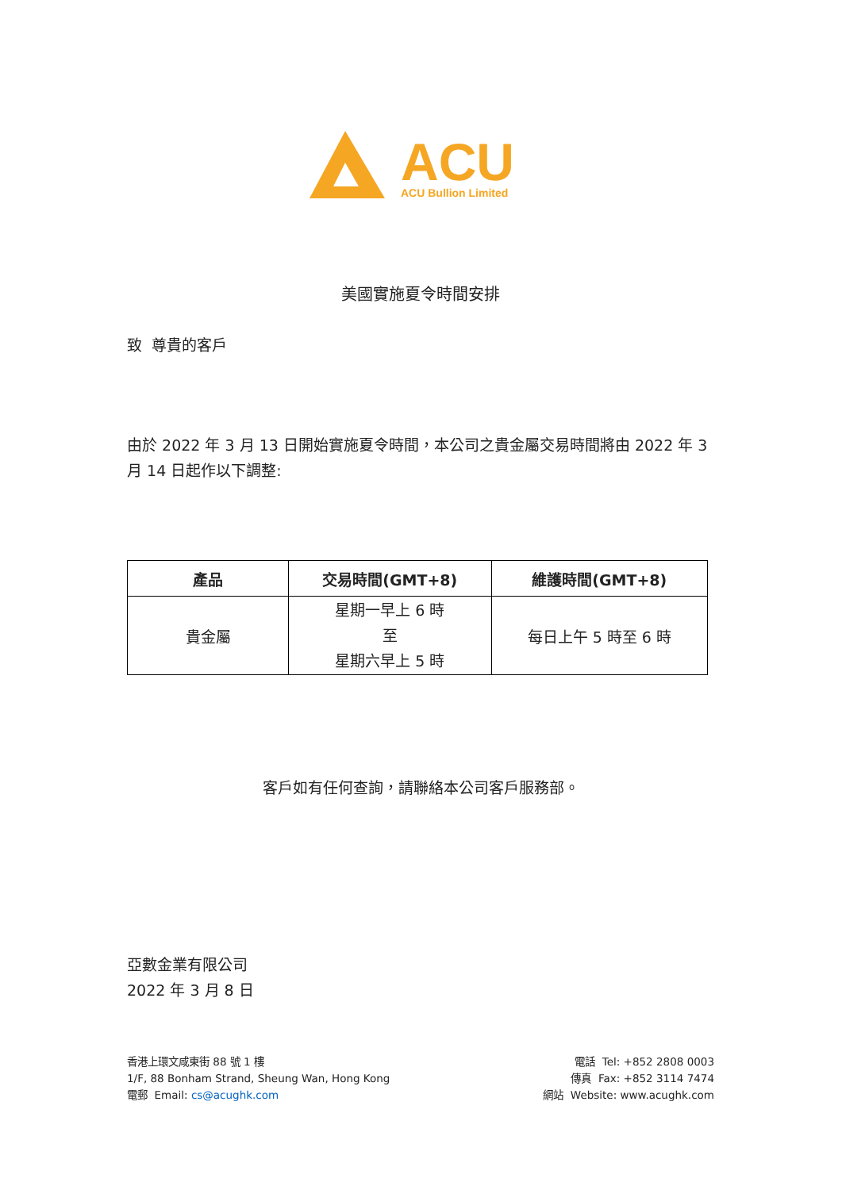ACU
ACU Bullion Limited
美國實施夏令時間安排
致 尊貴的客戶
由於 2022 年 3 月 13 日開始實施夏令時間，本公司之貴金屬交易時間將由 2022 年 3 月 14 日起作以下調整:
| 產品 | 交易時間(GMT+8) | 維護時間(GMT+8) |
| --- | --- | --- |
| 貴金屬 | 星期一早上 6 時 至 星期六早上 5 時 | 每日上午 5 時至 6 時 |
客戶如有任何查詢，請聯絡本公司客戶服務部。
亞數金業有限公司
2022 年 3 月 8 日
香港上環文咸東街 88 號 1 樓
1/F, 88 Bonham Strand, Sheung Wan, Hong Kong
電郵 Email: cs@acughk.com
電話 Tel: +852 2808 0003
傳真 Fax: +852 3114 7474
網站 Website: www.acughk.com